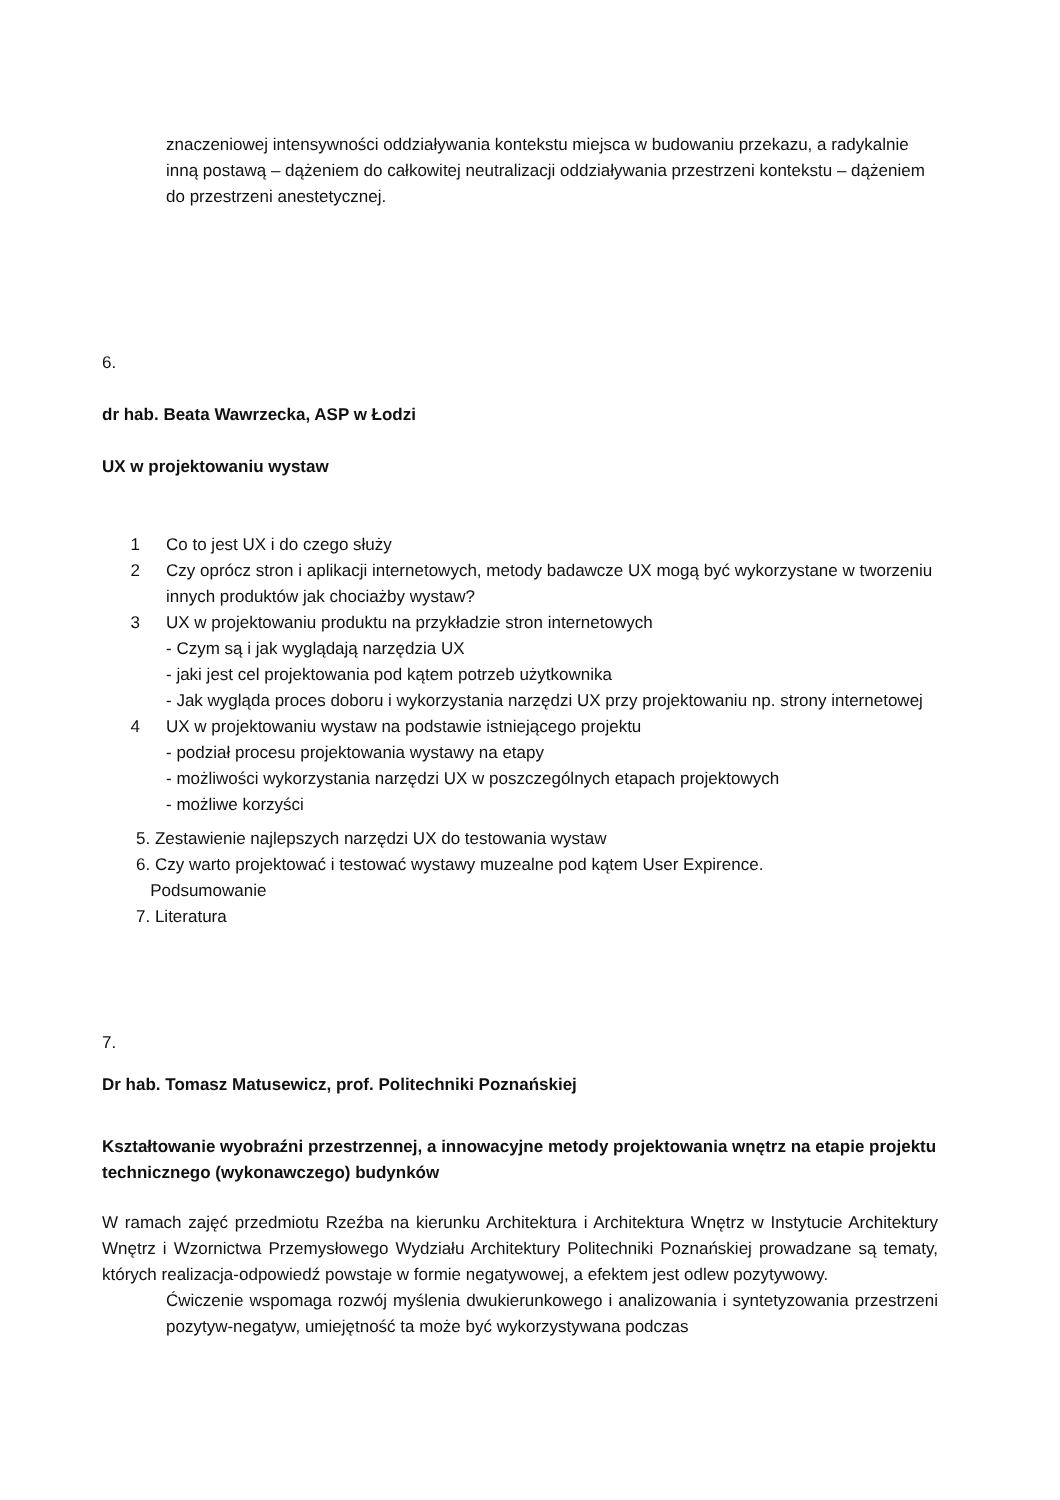znaczeniowej intensywności oddziaływania kontekstu miejsca w budowaniu przekazu, a radykalnie inną postawą – dążeniem do całkowitej neutralizacji oddziaływania przestrzeni kontekstu – dążeniem do przestrzeni anestetycznej.
6.
dr hab. Beata Wawrzecka, ASP w Łodzi
UX w projektowaniu wystaw
1 Co to jest UX i do czego służy
2 Czy oprócz stron i aplikacji internetowych, metody badawcze UX mogą być wykorzystane w tworzeniu innych produktów jak chociażby wystaw?
3 UX w projektowaniu produktu na przykładzie stron internetowych
- Czym są i jak wyglądają narzędzia UX
- jaki jest cel projektowania pod kątem potrzeb użytkownika
- Jak wygląda proces doboru i wykorzystania narzędzi UX przy projektowaniu np. strony internetowej
4 UX w projektowaniu wystaw na podstawie istniejącego projektu
- podział procesu projektowania wystawy na etapy
- możliwości wykorzystania narzędzi UX w poszczególnych etapach projektowych
- możliwe korzyści
5. Zestawienie najlepszych narzędzi UX do testowania wystaw
6. Czy warto projektować i testować wystawy muzealne pod kątem User Expirence.
Podsumowanie
7. Literatura
7.
Dr hab. Tomasz Matusewicz, prof. Politechniki Poznańskiej
Kształtowanie wyobraźni przestrzennej, a innowacyjne metody projektowania wnętrz na etapie projektu technicznego (wykonawczego) budynków
W ramach zajęć przedmiotu Rzeźba na kierunku Architektura i Architektura Wnętrz w Instytucie Architektury Wnętrz i Wzornictwa Przemysłowego Wydziału Architektury Politechniki Poznańskiej prowadzane są tematy, których realizacja-odpowiedź powstaje w formie negatywowej, a efektem jest odlew pozytywowy.
Ćwiczenie wspomaga rozwój myślenia dwukierunkowego i analizowania i syntetyzowania przestrzeni pozytyw-negatyw, umiejętność ta może być wykorzystywana podczas